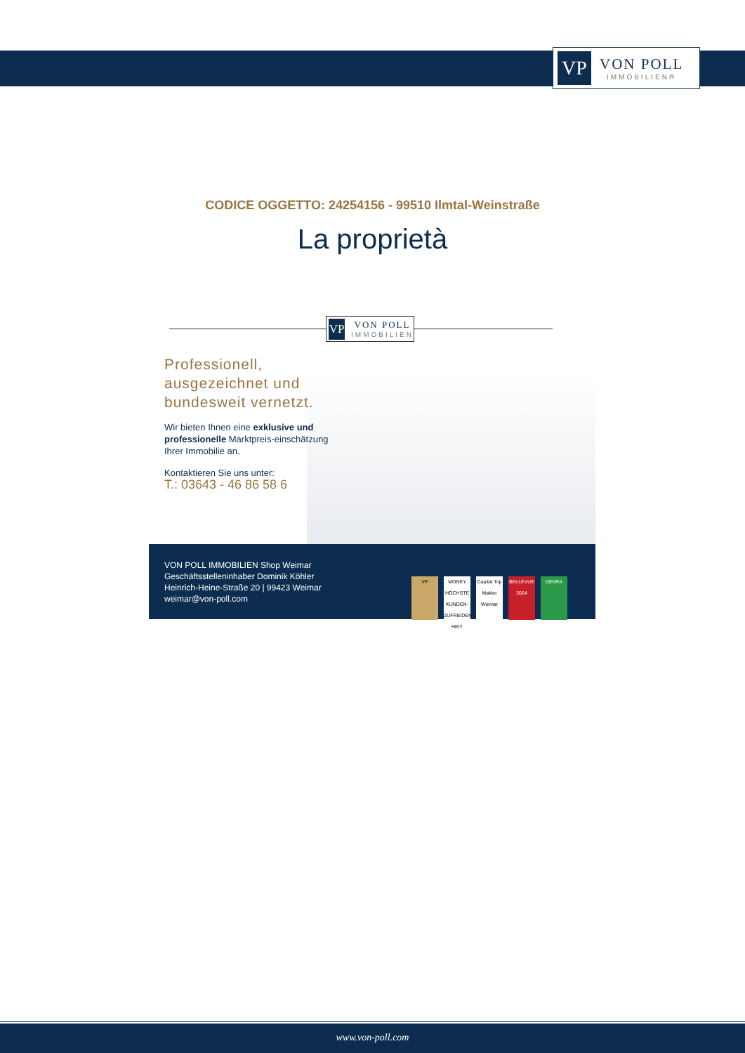VP
VON POLL
IMMOBILIEN®
CODICE OGGETTO: 24254156 - 99510 Ilmtal-Weinstraße
La proprietà
VP
VON POLL
IMMOBILIEN
Professionell, ausgezeichnet und bundesweit vernetzt.
Wir bieten Ihnen eine exklusive und professionelle Marktpreis-einschätzung Ihrer Immobilie an.
Kontaktieren Sie uns unter:
T.: 03643 - 46 86 58 6
VON POLL IMMOBILIEN Shop Weimar
Geschäftsstelleninhaber Dominik Köhler
Heinrich-Heine-Straße 20 | 99423 Weimar
weimar@von-poll.com
VP MONEY HÖCHSTE KUNDEN-ZUFRIEDEN-HEIT Capital Top Makler Weimar BELLEVUE 2024 DEKRA
www.von-poll.com